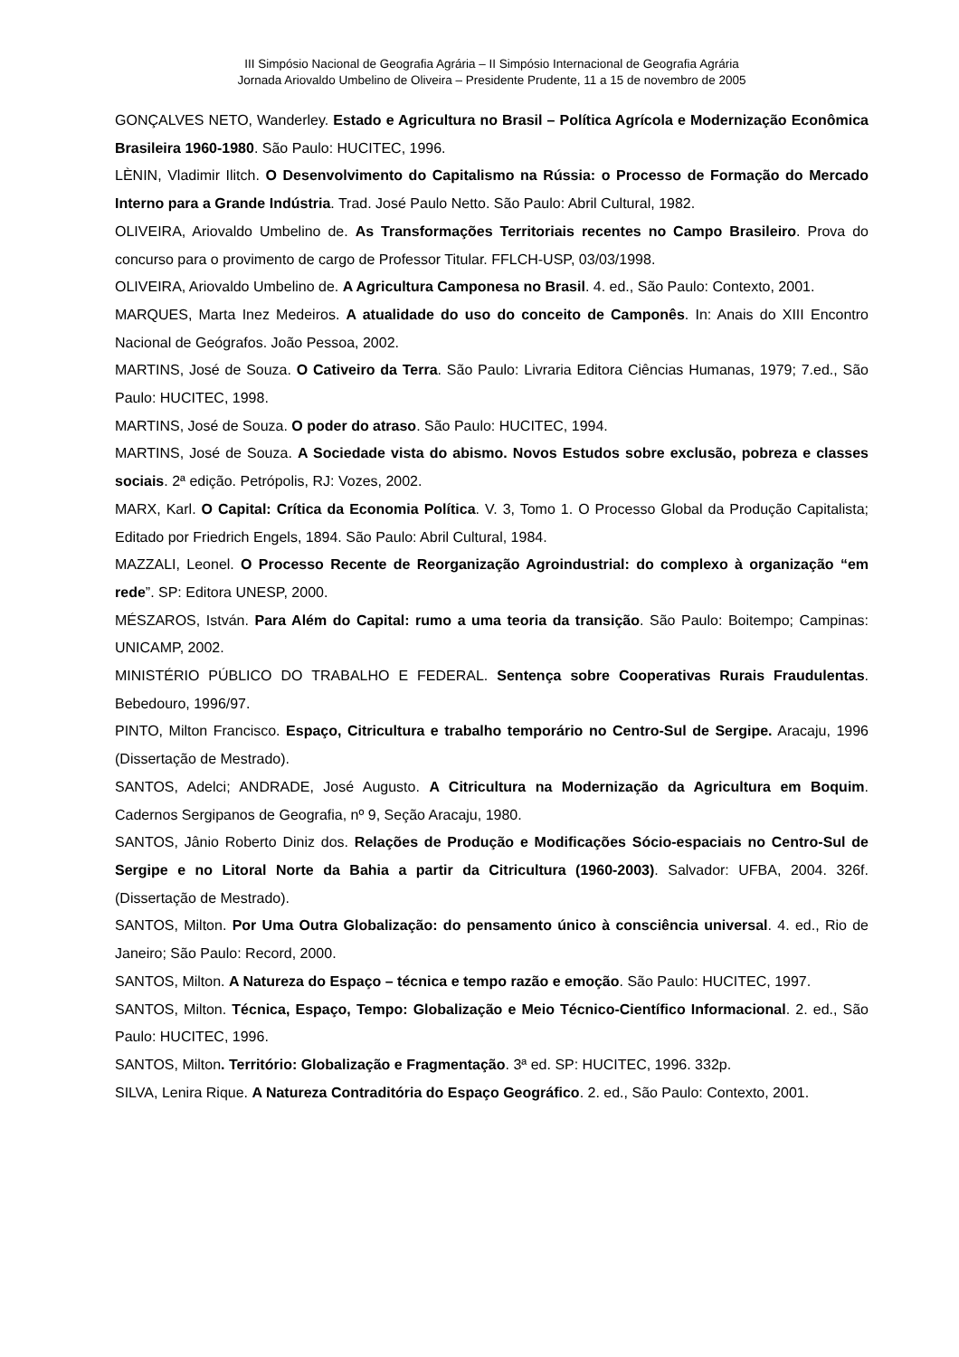III Simpósio Nacional de Geografia Agrária – II Simpósio Internacional de Geografia Agrária
Jornada Ariovaldo Umbelino de Oliveira – Presidente Prudente, 11 a 15 de novembro de 2005
GONÇALVES NETO, Wanderley. Estado e Agricultura no Brasil – Política Agrícola e Modernização Econômica Brasileira 1960-1980. São Paulo: HUCITEC, 1996.
LÈNIN, Vladimir Ilitch. O Desenvolvimento do Capitalismo na Rússia: o Processo de Formação do Mercado Interno para a Grande Indústria. Trad. José Paulo Netto. São Paulo: Abril Cultural, 1982.
OLIVEIRA, Ariovaldo Umbelino de. As Transformações Territoriais recentes no Campo Brasileiro. Prova do concurso para o provimento de cargo de Professor Titular. FFLCH-USP, 03/03/1998.
OLIVEIRA, Ariovaldo Umbelino de. A Agricultura Camponesa no Brasil. 4. ed., São Paulo: Contexto, 2001.
MARQUES, Marta Inez Medeiros. A atualidade do uso do conceito de Camponês. In: Anais do XIII Encontro Nacional de Geógrafos. João Pessoa, 2002.
MARTINS, José de Souza. O Cativeiro da Terra. São Paulo: Livraria Editora Ciências Humanas, 1979; 7.ed., São Paulo: HUCITEC, 1998.
MARTINS, José de Souza. O poder do atraso. São Paulo: HUCITEC, 1994.
MARTINS, José de Souza. A Sociedade vista do abismo. Novos Estudos sobre exclusão, pobreza e classes sociais. 2ª edição. Petrópolis, RJ: Vozes, 2002.
MARX, Karl. O Capital: Crítica da Economia Política. V. 3, Tomo 1. O Processo Global da Produção Capitalista; Editado por Friedrich Engels, 1894. São Paulo: Abril Cultural, 1984.
MAZZALI, Leonel. O Processo Recente de Reorganização Agroindustrial: do complexo à organização “em rede”. SP: Editora UNESP, 2000.
MÉSZAROS, István. Para Além do Capital: rumo a uma teoria da transição. São Paulo: Boitempo; Campinas: UNICAMP, 2002.
MINISTÉRIO PÚBLICO DO TRABALHO E FEDERAL. Sentença sobre Cooperativas Rurais Fraudulentas. Bebedouro, 1996/97.
PINTO, Milton Francisco. Espaço, Citricultura e trabalho temporário no Centro-Sul de Sergipe. Aracaju, 1996 (Dissertação de Mestrado).
SANTOS, Adelci; ANDRADE, José Augusto. A Citricultura na Modernização da Agricultura em Boquim. Cadernos Sergipanos de Geografia, nº 9, Seção Aracaju, 1980.
SANTOS, Jânio Roberto Diniz dos. Relações de Produção e Modificações Sócio-espaciais no Centro-Sul de Sergipe e no Litoral Norte da Bahia a partir da Citricultura (1960-2003). Salvador: UFBA, 2004. 326f. (Dissertação de Mestrado).
SANTOS, Milton. Por Uma Outra Globalização: do pensamento único à consciência universal. 4. ed., Rio de Janeiro; São Paulo: Record, 2000.
SANTOS, Milton. A Natureza do Espaço – técnica e tempo razão e emoção. São Paulo: HUCITEC, 1997.
SANTOS, Milton. Técnica, Espaço, Tempo: Globalização e Meio Técnico-Científico Informacional. 2. ed., São Paulo: HUCITEC, 1996.
SANTOS, Milton. Território: Globalização e Fragmentação. 3ª ed. SP: HUCITEC, 1996. 332p.
SILVA, Lenira Rique. A Natureza Contraditória do Espaço Geográfico. 2. ed., São Paulo: Contexto, 2001.